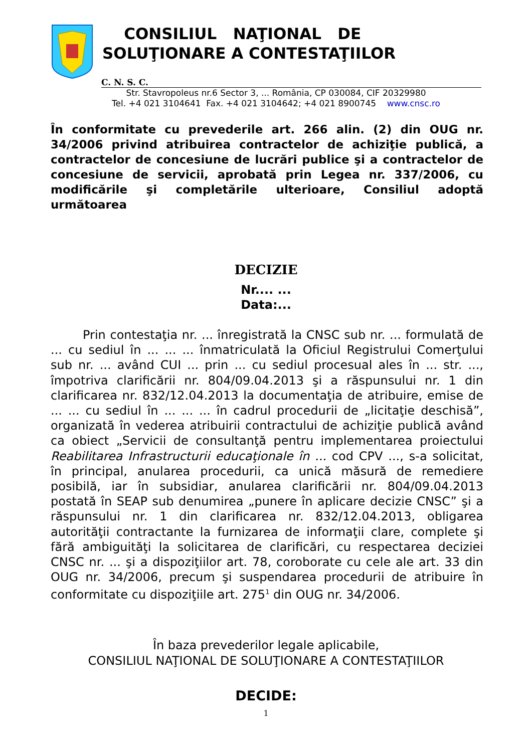CONSILIUL NAŢIONAL DE
SOLUŢIONARE A CONTESTAŢIILOR
C. N. S. C.
Str. Stavropoleus nr.6 Sector 3, ... România, CP 030084, CIF 20329980
Tel. +4 021 3104641 Fax. +4 021 3104642; +4 021 8900745 www.cnsc.ro
În conformitate cu prevederile art. 266 alin. (2) din OUG nr. 34/2006 privind atribuirea contractelor de achiziţie publică, a contractelor de concesiune de lucrări publice şi a contractelor de concesiune de servicii, aprobată prin Legea nr. 337/2006, cu modificările şi completările ulterioare, Consiliul adoptă următoarea
DECIZIE
Nr.... ...
Data:...
Prin contestaţia nr. ... înregistrată la CNSC sub nr. ... formulată de ... cu sediul în ... ... ... înmatriculată la Oficiul Registrului Comerţului sub nr. ... având CUI ... prin ... cu sediul procesual ales în ... str. ..., împotriva clarificării nr. 804/09.04.2013 şi a răspunsului nr. 1 din clarificarea nr. 832/12.04.2013 la documentaţia de atribuire, emise de ... ... cu sediul în ... ... ... în cadrul procedurii de „licitaţie deschisă”, organizată în vederea atribuirii contractului de achiziţie publică având ca obiect „Servicii de consultanţă pentru implementarea proiectului Reabilitarea Infrastructurii educaţionale în ... cod CPV ..., s-a solicitat, în principal, anularea procedurii, ca unică măsură de remediere posibilă, iar în subsidiar, anularea clarificării nr. 804/09.04.2013 postată în SEAP sub denumirea „punere în aplicare decizie CNSC” şi a răspunsului nr. 1 din clarificarea nr. 832/12.04.2013, obligarea autorităţii contractante la furnizarea de informaţii clare, complete şi fără ambiguităţi la solicitarea de clarificări, cu respectarea deciziei CNSC nr. ... şi a dispoziţiilor art. 78, coroborate cu cele ale art. 33 din OUG nr. 34/2006, precum şi suspendarea procedurii de atribuire în conformitate cu dispoziţiile art. 275<sup>1</sup> din OUG nr. 34/2006.
În baza prevederilor legale aplicabile,
CONSILIUL NAŢIONAL DE SOLUŢIONARE A CONTESTAŢIILOR
DECIDE:
1